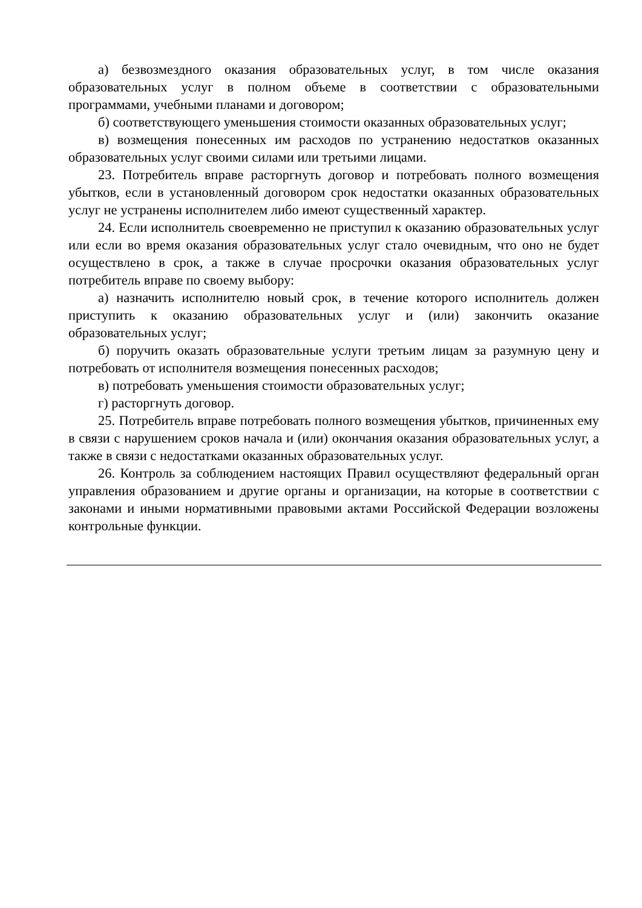а) безвозмездного оказания образовательных услуг, в том числе оказания образовательных услуг в полном объеме в соответствии с образовательными программами, учебными планами и договором;
б) соответствующего уменьшения стоимости оказанных образовательных услуг;
в) возмещения понесенных им расходов по устранению недостатков оказанных образовательных услуг своими силами или третьими лицами.
23. Потребитель вправе расторгнуть договор и потребовать полного возмещения убытков, если в установленный договором срок недостатки оказанных образовательных услуг не устранены исполнителем либо имеют существенный характер.
24. Если исполнитель своевременно не приступил к оказанию образовательных услуг или если во время оказания образовательных услуг стало очевидным, что оно не будет осуществлено в срок, а также в случае просрочки оказания образовательных услуг потребитель вправе по своему выбору:
а) назначить исполнителю новый срок, в течение которого исполнитель должен приступить к оказанию образовательных услуг и (или) закончить оказание образовательных услуг;
б) поручить оказать образовательные услуги третьим лицам за разумную цену и потребовать от исполнителя возмещения понесенных расходов;
в) потребовать уменьшения стоимости образовательных услуг;
г) расторгнуть договор.
25. Потребитель вправе потребовать полного возмещения убытков, причиненных ему в связи с нарушением сроков начала и (или) окончания оказания образовательных услуг, а также в связи с недостатками оказанных образовательных услуг.
26. Контроль за соблюдением настоящих Правил осуществляют федеральный орган управления образованием и другие органы и организации, на которые в соответствии с законами и иными нормативными правовыми актами Российской Федерации возложены контрольные функции.